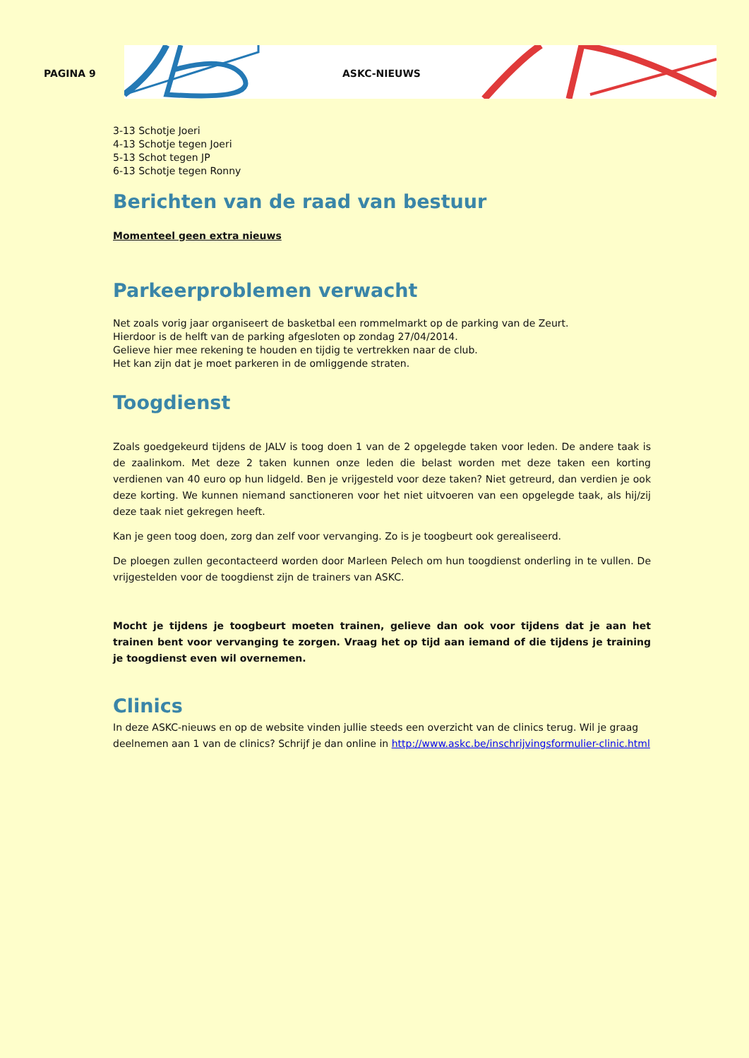PAGINA 9
ASKC-NIEUWS
3-13 Schotje Joeri
4-13 Schotje tegen Joeri
5-13 Schot tegen JP
6-13 Schotje tegen Ronny
Berichten van de raad van bestuur
Momenteel geen extra nieuws
Parkeerproblemen verwacht
Net zoals vorig jaar organiseert de basketbal een rommelmarkt op de parking van de Zeurt.
Hierdoor is de helft van de parking afgesloten op zondag 27/04/2014.
Gelieve hier mee rekening te houden en tijdig te vertrekken naar de club.
Het kan zijn dat je moet parkeren in de omliggende straten.
Toogdienst
Zoals goedgekeurd tijdens de JALV is toog doen 1 van de 2 opgelegde taken voor leden. De andere taak is de zaalinkom. Met deze 2 taken kunnen onze leden die belast worden met deze taken een korting verdienen van 40 euro op hun lidgeld. Ben je vrijgesteld voor deze taken? Niet getreurd, dan verdien je ook deze korting. We kunnen niemand sanctioneren voor het niet uitvoeren van een opgelegde taak, als hij/zij deze taak niet gekregen heeft.
Kan je geen toog doen, zorg dan zelf voor vervanging. Zo is je toogbeurt ook gerealiseerd.
De ploegen zullen gecontacteerd worden door Marleen Pelech om hun toogdienst onderling in te vullen. De vrijgestelden voor de toogdienst zijn de trainers van ASKC.
Mocht je tijdens je toogbeurt moeten trainen, gelieve dan ook voor tijdens dat je aan het trainen bent voor vervanging te zorgen. Vraag het op tijd aan iemand of die tijdens je training je toogdienst even wil overnemen.
Clinics
In deze ASKC-nieuws en op de website vinden jullie steeds een overzicht van de clinics terug. Wil je graag deelnemen aan 1 van de clinics? Schrijf je dan online in http://www.askc.be/inschrijvingsformulier-clinic.html